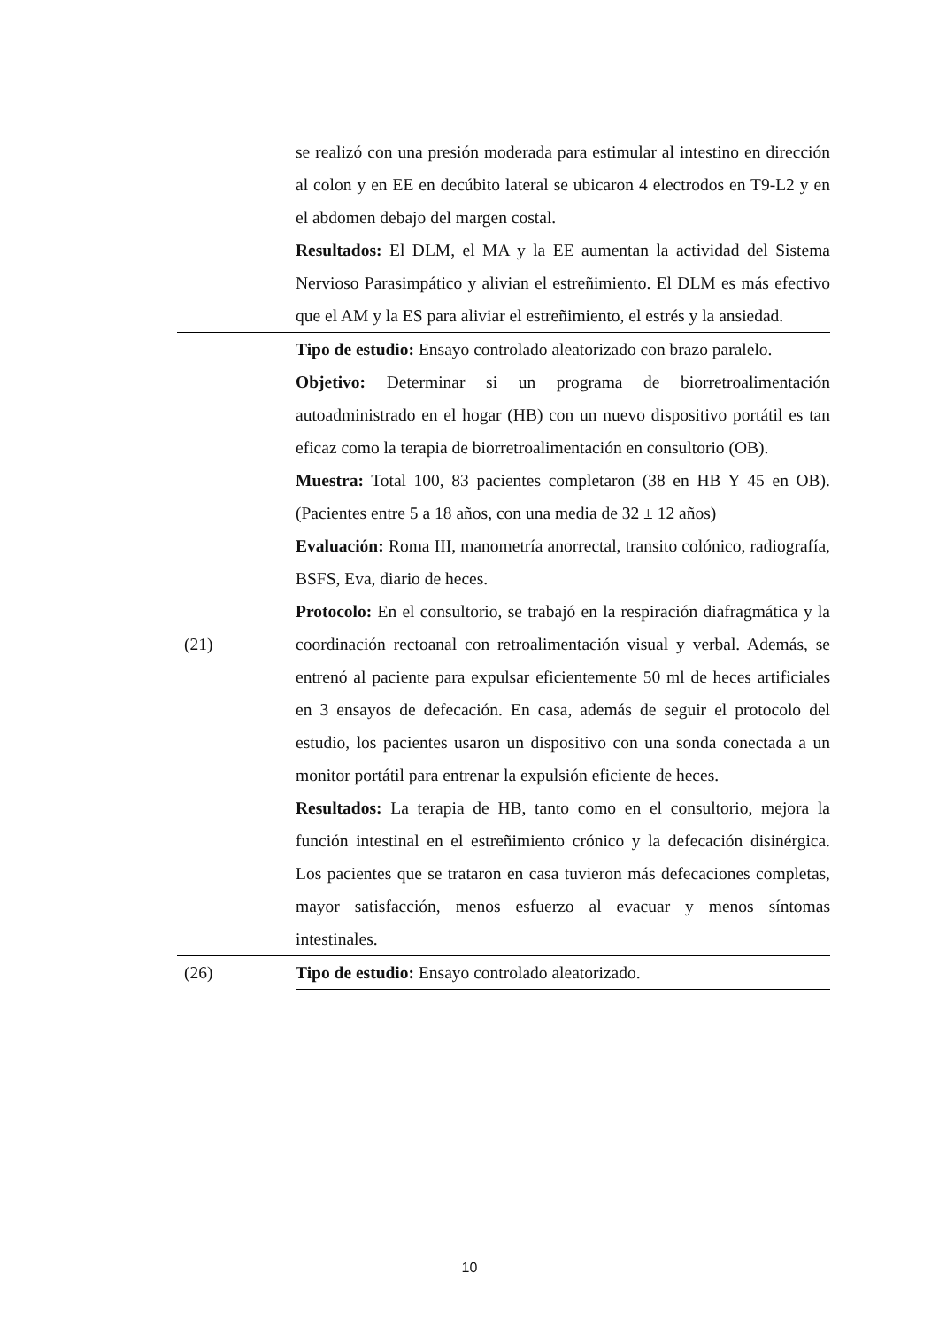| | se realizó con una presión moderada para estimular al intestino en dirección al colon y en EE en decúbito lateral se ubicaron 4 electrodos en T9-L2 y en el abdomen debajo del margen costal. Resultados: El DLM, el MA y la EE aumentan la actividad del Sistema Nervioso Parasimpático y alivian el estreñimiento. El DLM es más efectivo que el AM y la ES para aliviar el estreñimiento, el estrés y la ansiedad. |
| (21) | Tipo de estudio: Ensayo controlado aleatorizado con brazo paralelo. Objetivo: Determinar si un programa de biorretroalimentación autoadministrado en el hogar (HB) con un nuevo dispositivo portátil es tan eficaz como la terapia de biorretroalimentación en consultorio (OB). Muestra: Total 100, 83 pacientes completaron (38 en HB Y 45 en OB). (Pacientes entre 5 a 18 años, con una media de 32 ± 12 años) Evaluación: Roma III, manometría anorrectal, transito colónico, radiografía, BSFS, Eva, diario de heces. Protocolo: En el consultorio, se trabajó en la respiración diafragmática y la coordinación rectoanal con retroalimentación visual y verbal. Además, se entrenó al paciente para expulsar eficientemente 50 ml de heces artificiales en 3 ensayos de defecación. En casa, además de seguir el protocolo del estudio, los pacientes usaron un dispositivo con una sonda conectada a un monitor portátil para entrenar la expulsión eficiente de heces. Resultados: La terapia de HB, tanto como en el consultorio, mejora la función intestinal en el estreñimiento crónico y la defecación disinérgica. Los pacientes que se trataron en casa tuvieron más defecaciones completas, mayor satisfacción, menos esfuerzo al evacuar y menos síntomas intestinales. |
| (26) | Tipo de estudio: Ensayo controlado aleatorizado. |
10